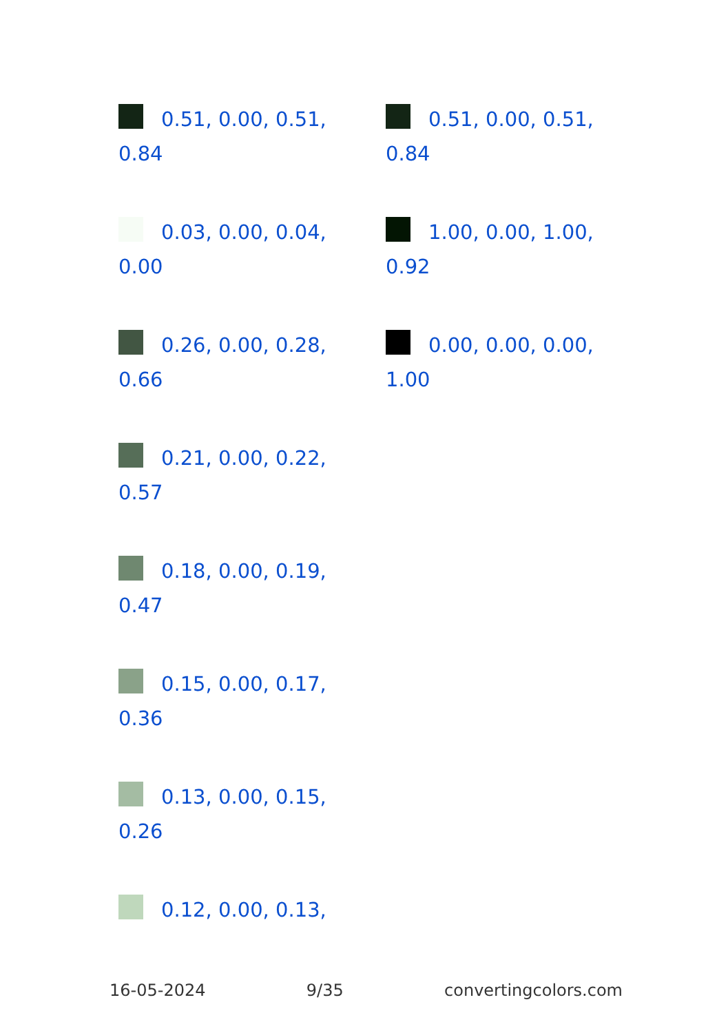0.51, 0.00, 0.51, 0.84
0.03, 0.00, 0.04, 0.00
0.26, 0.00, 0.28, 0.66
0.21, 0.00, 0.22, 0.57
0.18, 0.00, 0.19, 0.47
0.15, 0.00, 0.17, 0.36
0.13, 0.00, 0.15, 0.26
0.12, 0.00, 0.13,
0.51, 0.00, 0.51, 0.84
1.00, 0.00, 1.00, 0.92
0.00, 0.00, 0.00, 1.00
16-05-2024 9/35 convertingcolors.com